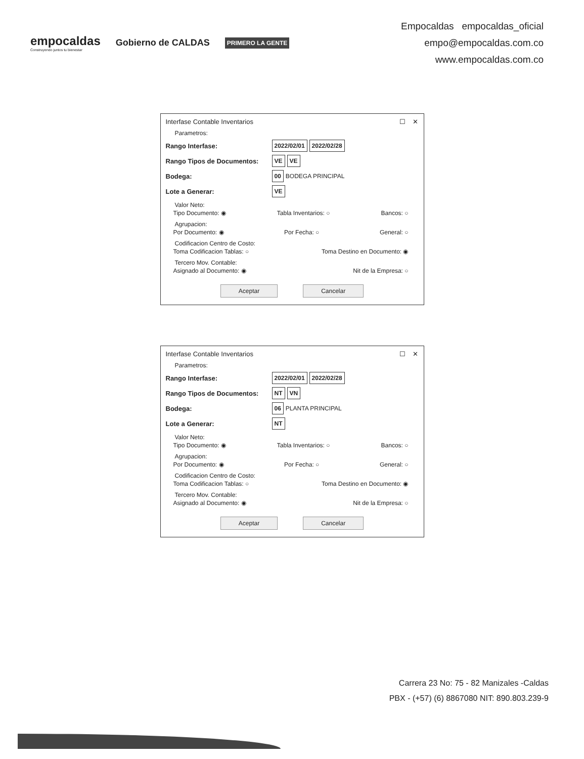empocaldas
Construyendo juntos tu bienestar
Gobierno de CALDAS
PRIMERO LA GENTE
Empocaldas empocaldas_oficial
empo@empocaldas.com.co
www.empocaldas.com.co
Interfase Contable Inventarios ☐ ✕
Parametros:
Rango Interfase: 2022/02/01 2022/02/28
Rango Tipos de Documentos: VE VE
Bodega: 00 BODEGA PRINCIPAL
Lote a Generar: VE
Valor Neto:
Tipo Documento: ◉ Tabla Inventarios: ○ Bancos: ○
Agrupacion:
Por Documento: ◉ Por Fecha: ○ General: ○
Codificacion Centro de Costo:
Toma Codificacion Tablas: ○ Toma Destino en Documento: ◉
Tercero Mov. Contable:
Asignado al Documento: ◉ Nit de la Empresa: ○
Aceptar Cancelar
Interfase Contable Inventarios ☐ ✕
Parametros:
Rango Interfase: 2022/02/01 2022/02/28
Rango Tipos de Documentos: NT VN
Bodega: 06 PLANTA PRINCIPAL
Lote a Generar: NT
Valor Neto:
Tipo Documento: ◉ Tabla Inventarios: ○ Bancos: ○
Agrupacion:
Por Documento: ◉ Por Fecha: ○ General: ○
Codificacion Centro de Costo:
Toma Codificacion Tablas: ○ Toma Destino en Documento: ◉
Tercero Mov. Contable:
Asignado al Documento: ◉ Nit de la Empresa: ○
Aceptar Cancelar
Carrera 23 No: 75 - 82 Manizales -Caldas
PBX - (+57) (6) 8867080 NIT: 890.803.239-9